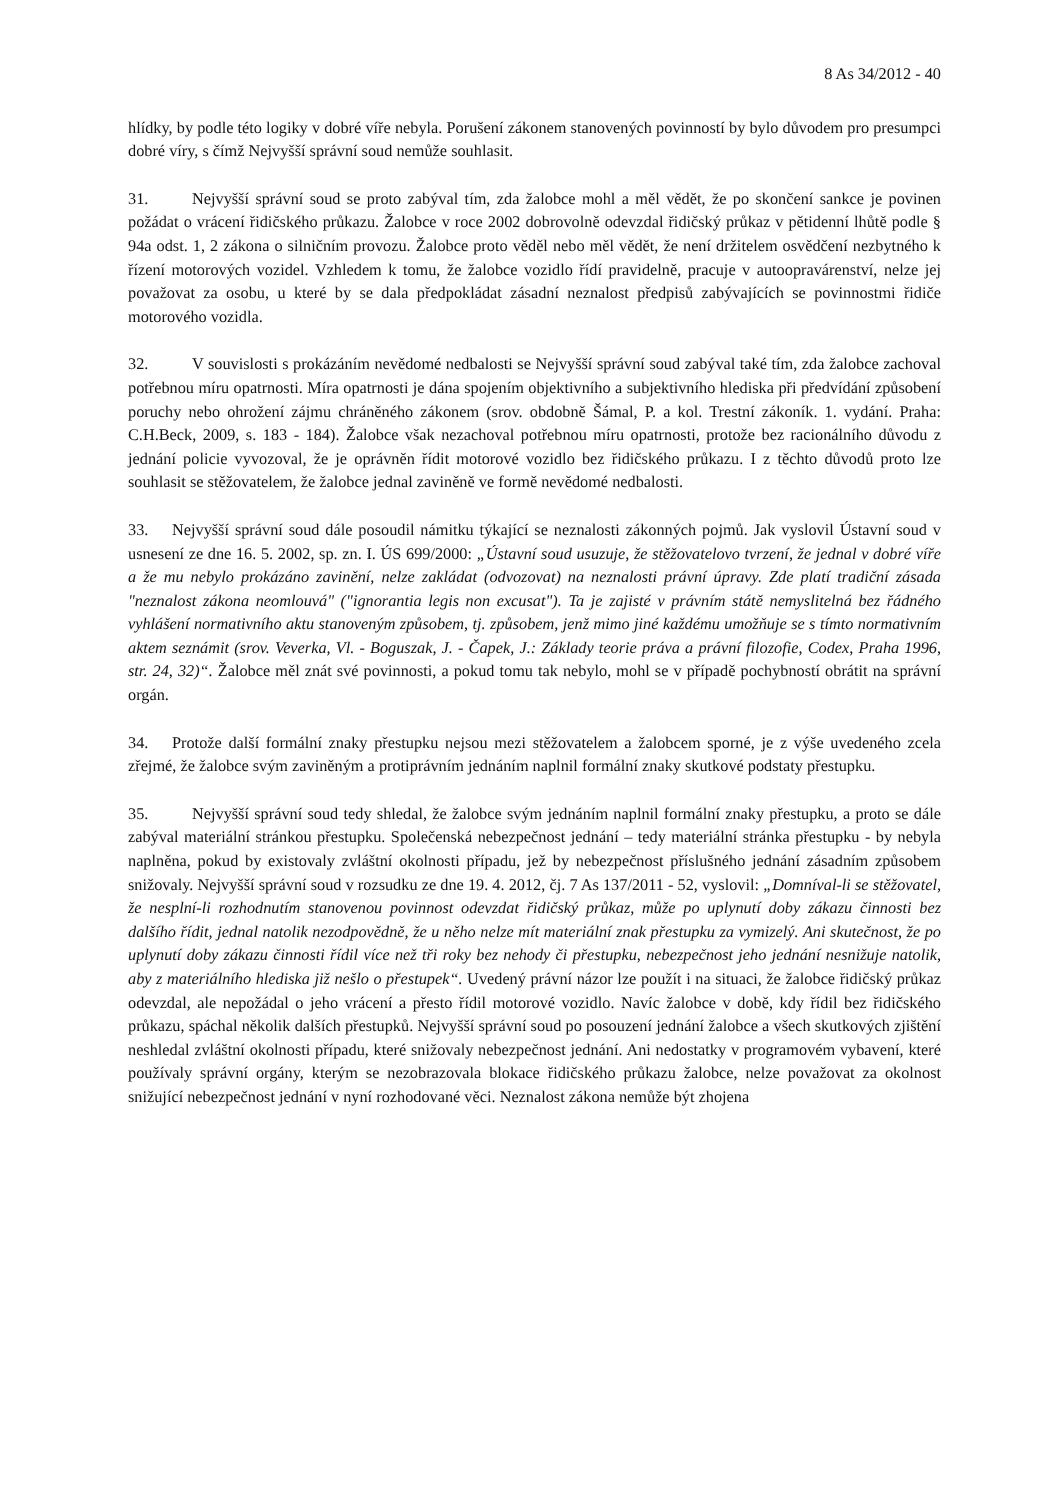8 As 34/2012 - 40
hlídky, by podle této logiky v dobré víře nebyla. Porušení zákonem stanovených povinností by bylo důvodem pro presumpci dobré víry, s čímž Nejvyšší správní soud nemůže souhlasit.
31. Nejvyšší správní soud se proto zabýval tím, zda žalobce mohl a měl vědět, že po skončení sankce je povinen požádat o vrácení řidičského průkazu. Žalobce v roce 2002 dobrovolně odevzdal řidičský průkaz v pětidenní lhůtě podle § 94a odst. 1, 2 zákona o silničním provozu. Žalobce proto věděl nebo měl vědět, že není držitelem osvědčení nezbytného k řízení motorových vozidel. Vzhledem k tomu, že žalobce vozidlo řídí pravidelně, pracuje v autoopravárenství, nelze jej považovat za osobu, u které by se dala předpokládat zásadní neznalost předpisů zabývajících se povinnostmi řidiče motorového vozidla.
32. V souvislosti s prokázáním nevědomé nedbalosti se Nejvyšší správní soud zabýval také tím, zda žalobce zachoval potřebnou míru opatrnosti. Míra opatrnosti je dána spojením objektivního a subjektivního hlediska při předvídání způsobení poruchy nebo ohrožení zájmu chráněného zákonem (srov. obdobně Šámal, P. a kol. Trestní zákoník. 1. vydání. Praha: C.H.Beck, 2009, s. 183 - 184). Žalobce však nezachoval potřebnou míru opatrnosti, protože bez racionálního důvodu z jednání policie vyvozoval, že je oprávněn řídit motorové vozidlo bez řidičského průkazu. I z těchto důvodů proto lze souhlasit se stěžovatelem, že žalobce jednal zaviněně ve formě nevědomé nedbalosti.
33. Nejvyšší správní soud dále posoudil námitku týkající se neznalosti zákonných pojmů. Jak vyslovil Ústavní soud v usnesení ze dne 16. 5. 2002, sp. zn. I. ÚS 699/2000: „Ústavní soud usuzuje, že stěžovatelovo tvrzení, že jednal v dobré víře a že mu nebylo prokázáno zavinění, nelze zakládat (odvozovat) na neznalosti právní úpravy. Zde platí tradiční zásada "neznalost zákona neomlouvá" ("ignorantia legis non excusat"). Ta je zajisté v právním státě nemyslitelná bez řádného vyhlášení normativního aktu stanoveným způsobem, tj. způsobem, jenž mimo jiné každému umožňuje se s tímto normativním aktem seznámit (srov. Veverka, Vl. - Boguszak, J. - Čapek, J.: Základy teorie práva a právní filozofie, Codex, Praha 1996, str. 24, 32)“. Žalobce měl znát své povinnosti, a pokud tomu tak nebylo, mohl se v případě pochybností obrátit na správní orgán.
34. Protože další formální znaky přestupku nejsou mezi stěžovatelem a žalobcem sporné, je z výše uvedeného zcela zřejmé, že žalobce svým zaviněným a protiprávním jednáním naplnil formální znaky skutkové podstaty přestupku.
35. Nejvyšší správní soud tedy shledal, že žalobce svým jednáním naplnil formální znaky přestupku, a proto se dále zabýval materiální stránkou přestupku. Společenská nebezpečnost jednání – tedy materiální stránka přestupku - by nebyla naplněna, pokud by existovaly zvláštní okolnosti případu, jež by nebezpečnost příslušného jednání zásadním způsobem snižovaly. Nejvyšší správní soud v rozsudku ze dne 19. 4. 2012, čj. 7 As 137/2011 - 52, vyslovil: „Domníval-li se stěžovatel, že nesplní-li rozhodnutím stanovenou povinnost odevzdat řidičský průkaz, může po uplynutí doby zákazu činnosti bez dalšího řídit, jednal natolik nezodpovědně, že u něho nelze mít materiální znak přestupku za vymizelý. Ani skutečnost, že po uplynutí doby zákazu činnosti řídil více než tři roky bez nehody či přestupku, nebezpečnost jeho jednání nesnižuje natolik, aby z materiálního hlediska již nešlo o přestupek“. Uvedený právní názor lze použít i na situaci, že žalobce řidičský průkaz odevzdal, ale nepožádal o jeho vrácení a přesto řídil motorové vozidlo. Navíc žalobce v době, kdy řídil bez řidičského průkazu, spáchal několik dalších přestupků. Nejvyšší správní soud po posouzení jednání žalobce a všech skutkových zjištění neshledal zvláštní okolnosti případu, které snižovaly nebezpečnost jednání. Ani nedostatky v programovém vybavení, které používaly správní orgány, kterým se nezobrazovala blokace řidičského průkazu žalobce, nelze považovat za okolnost snižující nebezpečnost jednání v nyní rozhodované věci. Neznalost zákona nemůže být zhojena